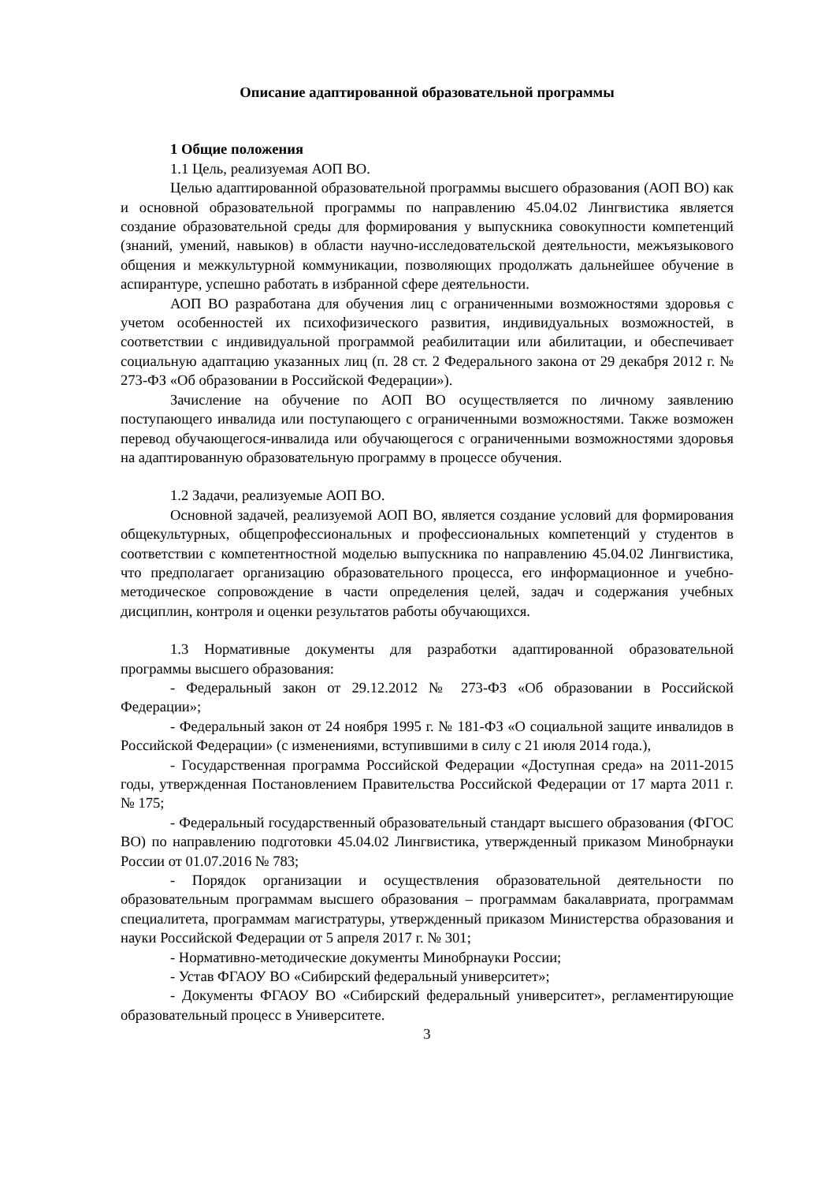Описание адаптированной образовательной программы
1 Общие положения
1.1 Цель, реализуемая АОП ВО.
Целью адаптированной образовательной программы высшего образования (АОП ВО) как и основной образовательной программы по направлению 45.04.02 Лингвистика является создание образовательной среды для формирования у выпускника совокупности компетенций (знаний, умений, навыков) в области научно-исследовательской деятельности, межъязыкового общения и межкультурной коммуникации, позволяющих продолжать дальнейшее обучение в аспирантуре, успешно работать в избранной сфере деятельности.
АОП ВО разработана для обучения лиц с ограниченными возможностями здоровья с учетом особенностей их психофизического развития, индивидуальных возможностей, в соответствии с индивидуальной программой реабилитации или абилитации, и обеспечивает социальную адаптацию указанных лиц (п. 28 ст. 2 Федерального закона от 29 декабря 2012 г. № 273-ФЗ «Об образовании в Российской Федерации»).
Зачисление на обучение по АОП ВО осуществляется по личному заявлению поступающего инвалида или поступающего с ограниченными возможностями. Также возможен перевод обучающегося-инвалида или обучающегося с ограниченными возможностями здоровья на адаптированную образовательную программу в процессе обучения.
1.2 Задачи, реализуемые АОП ВО.
Основной задачей, реализуемой АОП ВО, является создание условий для формирования общекультурных, общепрофессиональных и профессиональных компетенций у студентов в соответствии с компетентностной моделью выпускника по направлению 45.04.02 Лингвистика, что предполагает организацию образовательного процесса, его информационное и учебно-методическое сопровождение в части определения целей, задач и содержания учебных дисциплин, контроля и оценки результатов работы обучающихся.
1.3 Нормативные документы для разработки адаптированной образовательной программы высшего образования:
- Федеральный закон от 29.12.2012 № 273-ФЗ «Об образовании в Российской Федерации»;
- Федеральный закон от 24 ноября 1995 г. № 181-ФЗ «О социальной защите инвалидов в Российской Федерации» (с изменениями, вступившими в силу с 21 июля 2014 года.),
- Государственная программа Российской Федерации «Доступная среда» на 2011-2015 годы, утвержденная Постановлением Правительства Российской Федерации от 17 марта 2011 г. № 175;
- Федеральный государственный образовательный стандарт высшего образования (ФГОС ВО) по направлению подготовки 45.04.02 Лингвистика, утвержденный приказом Минобрнауки России от 01.07.2016 № 783;
- Порядок организации и осуществления образовательной деятельности по образовательным программам высшего образования – программам бакалавриата, программам специалитета, программам магистратуры, утвержденный приказом Министерства образования и науки Российской Федерации от 5 апреля 2017 г. № 301;
- Нормативно-методические документы Минобрнауки России;
- Устав ФГАОУ ВО «Сибирский федеральный университет»;
- Документы ФГАОУ ВО «Сибирский федеральный университет», регламентирующие образовательный процесс в Университете.
3